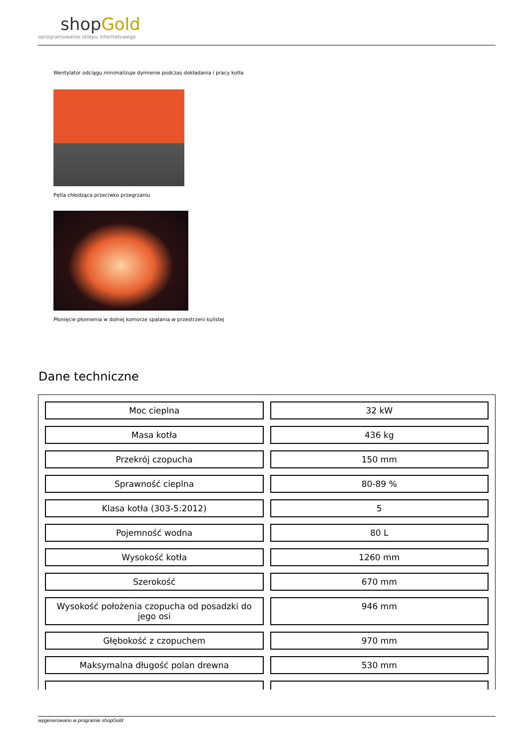shopGold
oprogramowanie sklepu internetowego
Wentylator odciągu minimalizuje dymienie podczas dokładania i pracy kotła
Pętla chłodząca przeciwko przegrzaniu
Płonięcie płomienia w dolnej komorze spalania w przestrzeni kulistej
Dane techniczne
| Moc cieplna | 32 kW |
| Masa kotła | 436 kg |
| Przekrój czopucha | 150 mm |
| Sprawność cieplna | 80-89 % |
| Klasa kotła (303-5:2012) | 5 |
| Pojemność wodna | 80 L |
| Wysokość kotła | 1260 mm |
| Szerokość | 670 mm |
| Wysokość położenia czopucha od posadzki do jego osi | 946 mm |
| Głębokość z czopuchem | 970 mm |
| Maksymalna długość polan drewna | 530 mm |
wygenerowano w programie shopGold